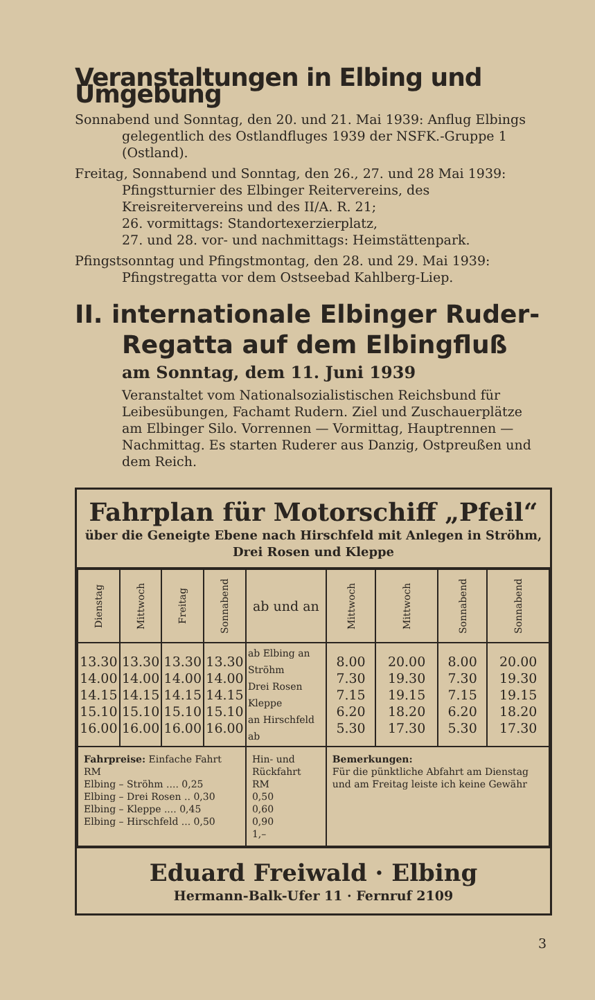Veranstaltungen in Elbing und Umgebung
Sonnabend und Sonntag, den 20. und 21. Mai 1939: Anflug Elbings gelegentlich des Ostlandfluges 1939 der NSFK.-Gruppe 1 (Ostland).
Freitag, Sonnabend und Sonntag, den 26., 27. und 28 Mai 1939: Pfingstturnier des Elbinger Reitervereins, des Kreisreitervereins und des II/A. R. 21;
26. vormittags: Standortexerzierplatz,
27. und 28. vor- und nachmittags: Heimstättenpark.
Pfingstsonntag und Pfingstmontag, den 28. und 29. Mai 1939: Pfingstregatta vor dem Ostseebad Kahlberg-Liep.
II. internationale Elbinger Ruder-Regatta auf dem Elbingfluß
am Sonntag, dem 11. Juni 1939
Veranstaltet vom Nationalsozialistischen Reichsbund für Leibesübungen, Fachamt Rudern. Ziel und Zuschauerplätze am Elbinger Silo. Vorrennen — Vormittag, Hauptrennen — Nachmittag. Es starten Ruderer aus Danzig, Ostpreußen und dem Reich.
Fahrplan für Motorschiff „Pfeil“
über die Geneigte Ebene nach Hirschfeld mit Anlegen in Ströhm, Drei Rosen und Kleppe
| Dienstag | Mittwoch | Freitag | Sonnabend | ab und an | Mittwoch | Mittwoch | Sonnabend | Sonnabend |
| --- | --- | --- | --- | --- | --- | --- | --- | --- |
| 13.30 14.00 14.15 15.10 16.00 | 13.30 14.00 14.15 15.10 16.00 | 13.30 14.00 14.15 15.10 16.00 | 13.30 14.00 14.15 15.10 16.00 | ab Elbing an Ströhm Drei Rosen Kleppe an Hirschfeld ab | 8.00 7.30 7.15 6.20 5.30 | 20.00 19.30 19.15 18.20 17.30 | 8.00 7.30 7.15 6.20 5.30 | 20.00 19.30 19.15 18.20 17.30 |
| Fahrpreise: Einfache Fahrt RM Elbing – Ströhm .... 0,25 Elbing – Drei Rosen .. 0,30 Elbing – Kleppe .... 0,45 Elbing – Hirschfeld ... 0,50 | | | | Hin- und Rückfahrt RM 0,50 0,60 0,90 1,– | Bemerkungen: Für die pünktliche Abfahrt am Dienstag und am Freitag leiste ich keine Gewähr | | | |
Eduard Freiwald · Elbing
Hermann-Balk-Ufer 11 · Fernruf 2109
3